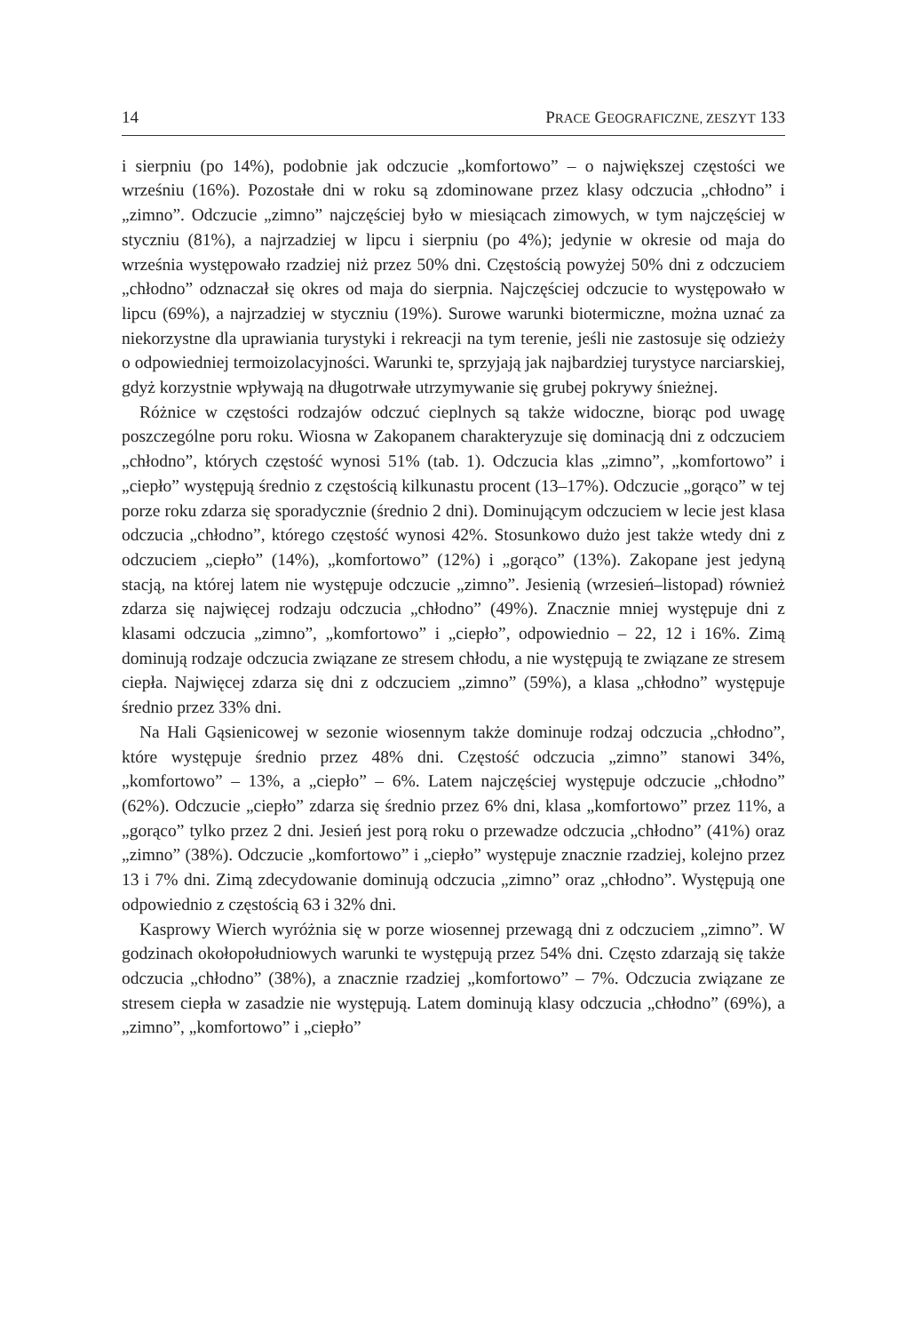14 PRACE GEOGRAFICZNE, ZESZYT 133
i sierpniu (po 14%), podobnie jak odczucie „komfortowo” – o największej częstości we wrześniu (16%). Pozostałe dni w roku są zdominowane przez klasy odczucia „chłodno” i „zimno”. Odczucie „zimno” najczęściej było w miesiącach zimowych, w tym najczęściej w styczniu (81%), a najrzadziej w lipcu i sierpniu (po 4%); jedynie w okresie od maja do września występowało rzadziej niż przez 50% dni. Częstością powyżej 50% dni z odczuciem „chłodno” odznaczał się okres od maja do sierpnia. Najczęściej odczucie to występowało w lipcu (69%), a najrzadziej w styczniu (19%). Surowe warunki biotermiczne, można uznać za niekorzystne dla uprawiania turystyki i rekreacji na tym terenie, jeśli nie zastosuje się odzieży o odpowiedniej termoizolacyjności. Warunki te, sprzyjają jak najbardziej turystyce narciarskiej, gdyż korzystnie wpływają na długotrwałe utrzymywanie się grubej pokrywy śnieżnej.
Różnice w częstości rodzajów odczuć cieplnych są także widoczne, biorąc pod uwagę poszczególne poru roku. Wiosna w Zakopanem charakteryzuje się dominacją dni z odczuciem „chłodno”, których częstość wynosi 51% (tab. 1). Odczucia klas „zimno”, „komfortowo” i „ciepło” występują średnio z częstością kilkunastu procent (13–17%). Odczucie „gorąco” w tej porze roku zdarza się sporadycznie (średnio 2 dni). Dominującym odczuciem w lecie jest klasa odczucia „chłodno”, którego częstość wynosi 42%. Stosunkowo dużo jest także wtedy dni z odczuciem „ciepło” (14%), „komfortowo” (12%) i „gorąco” (13%). Zakopane jest jedyną stacją, na której latem nie występuje odczucie „zimno”. Jesienią (wrzesień–listopad) również zdarza się najwięcej rodzaju odczucia „chłodno” (49%). Znacznie mniej występuje dni z klasami odczucia „zimno”, „komfortowo” i „ciepło”, odpowiednio – 22, 12 i 16%. Zimą dominują rodzaje odczucia związane ze stresem chłodu, a nie występują te związane ze stresem ciepła. Najwięcej zdarza się dni z odczuciem „zimno” (59%), a klasa „chłodno” występuje średnio przez 33% dni.
Na Hali Gąsienicowej w sezonie wiosennym także dominuje rodzaj odczucia „chłodno”, które występuje średnio przez 48% dni. Częstość odczucia „zimno” stanowi 34%, „komfortowo” – 13%, a „ciepło” – 6%. Latem najczęściej występuje odczucie „chłodno” (62%). Odczucie „ciepło” zdarza się średnio przez 6% dni, klasa „komfortowo” przez 11%, a „gorąco” tylko przez 2 dni. Jesień jest porą roku o przewadze odczucia „chłodno” (41%) oraz „zimno” (38%). Odczucie „komfortowo” i „ciepło” występuje znacznie rzadziej, kolejno przez 13 i 7% dni. Zimą zdecydowanie dominują odczucia „zimno” oraz „chłodno”. Występują one odpowiednio z częstością 63 i 32% dni.
Kasprowy Wierch wyróżnia się w porze wiosennej przewagą dni z odczuciem „zimno”. W godzinach okołopołudniowych warunki te występują przez 54% dni. Często zdarzają się także odczucia „chłodno” (38%), a znacznie rzadziej „komfortowo” – 7%. Odczucia związane ze stresem ciepła w zasadzie nie występują. Latem dominują klasy odczucia „chłodno” (69%), a „zimno”, „komfortowo” i „ciepło”